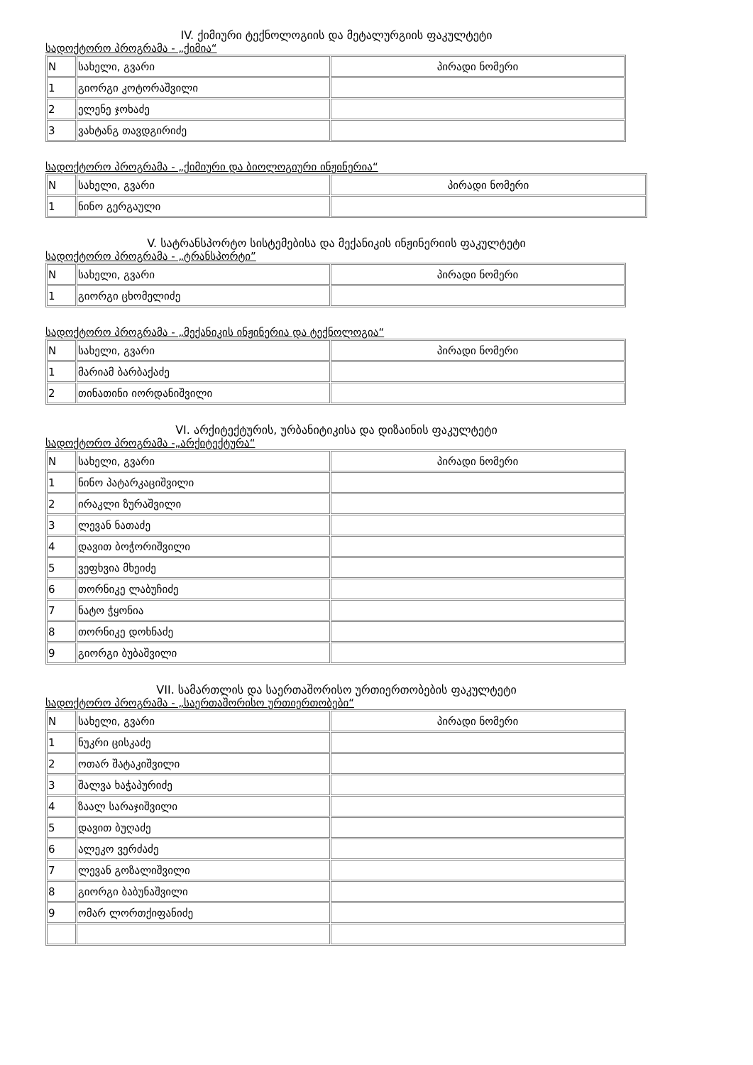IV. ქიმიური ტექნოლოგიის და მეტალურგიის ფაკულტეტი
სადოქტორო პროგრამა - „ქიმია“
| N | სახელი, გვარი | პირადი ნომერი |
| --- | --- | --- |
| 1 | გიორგი კოტორაშვილი | |
| 2 | ელენე ჯოხაძე | |
| 3 | ვახტანგ თავდგირიძე | |
სადოქტორო პროგრამა - „ქიმიური და ბიოლოგიური ინჟინერია“
| N | სახელი, გვარი | პირადი ნომერი |
| --- | --- | --- |
| 1 | ნინო გერგაული | |
V. სატრანსპორტო სისტემებისა და მექანიკის ინჟინერიის ფაკულტეტი
სადოქტორო პროგრამა - „ტრანსპორტი”
| N | სახელი, გვარი | პირადი ნომერი |
| --- | --- | --- |
| 1 | გიორგი ცხომელიძე | |
სადოქტორო პროგრამა - „მექანიკის ინჟინერია და ტექნოლოგია“
| N | სახელი, გვარი | პირადი ნომერი |
| 1 | მარიამ ბარბაქაძე | |
| 2 | თინათინი იორდანიშვილი | |
VI. არქიტექტურის, ურბანიტიკისა და დიზაინის ფაკულტეტი
სადოქტორო პროგრამა -„არქიტექტურა“
| N | სახელი, გვარი | პირადი ნომერი |
| --- | --- | --- |
| 1 | ნინო პატარკაციშვილი | |
| 2 | ირაკლი ზურაშვილი | |
| 3 | ლევან ნათაძე | |
| 4 | დავით ბოჭორიშვილი | |
| 5 | ვეფხვია მხეიძე | |
| 6 | თორნიკე ლაბუჩიძე | |
| 7 | ნატო ჭყონია | |
| 8 | თორნიკე დოხნაძე | |
| 9 | გიორგი ბუბაშვილი | |
VII. სამართლის და საერთაშორისო ურთიერთობების ფაკულტეტი
სადოქტორო პროგრამა - „საერთაშორისო ურთიერთობები“
| N | სახელი, გვარი | პირადი ნომერი |
| --- | --- | --- |
| 1 | ნუკრი ცისკაძე | |
| 2 | ოთარ შატაკიშვილი | |
| 3 | შალვა ხაჭაპურიძე | |
| 4 | ზაალ სარაჯიშვილი | |
| 5 | დავით ბუღაძე | |
| 6 | ალეკო ვერძაძე | |
| 7 | ლევან გოზალიშვილი | |
| 8 | გიორგი ბაბუნაშვილი | |
| 9 | ომარ ლორთქიფანიძე | |